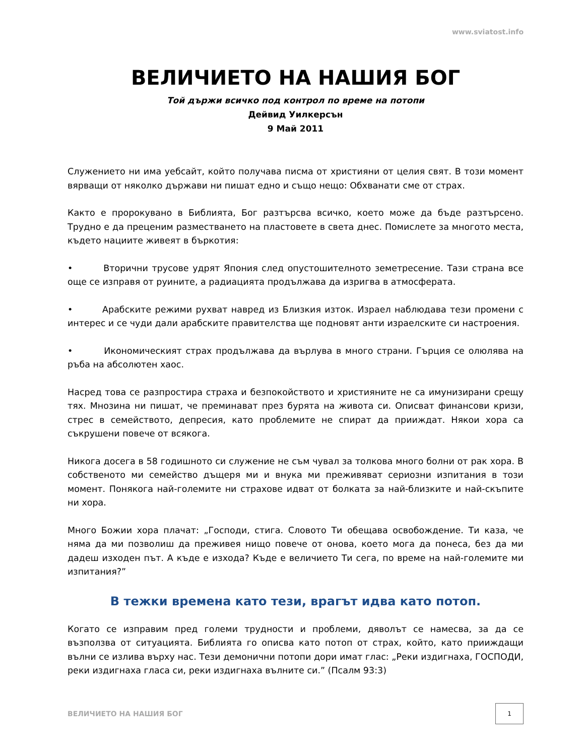www.sviatost.info
ВЕЛИЧИЕТО НА НАШИЯ БОГ
Той държи всичко под контрол по време на потопи
Дейвид Уилкерсън
9 Май 2011
Служението ни има уебсайт, който получава писма от християни от целия свят. В този момент вярващи от няколко държави ни пишат едно и също нещо: Обхванати сме от страх.
Както е пророкувано в Библията, Бог разтърсва всичко, което може да бъде разтърсено. Трудно е да преценим разместването на пластовете в света днес. Помислете за многото места, където нациите живеят в бъркотия:
• Вторични трусове удрят Япония след опустошителното земетресение. Тази страна все още се изправя от руините, а радиацията продължава да изригва в атмосферата.
• Арабските режими рухват навред из Близкия изток. Израел наблюдава тези промени с интерес и се чуди дали арабските правителства ще подновят анти израелските си настроения.
• Икономическият страх продължава да върлува в много страни. Гърция се олюлява на ръба на абсолютен хаос.
Насред това се разпростира страха и безпокойството и християните не са имунизирани срещу тях. Мнозина ни пишат, че преминават през бурята на живота си. Описват финансови кризи, стрес в семейството, депресия, като проблемите не спират да прииждат. Някои хора са съкрушени повече от всякога.
Никога досега в 58 годишното си служение не съм чувал за толкова много болни от рак хора. В собственото ми семейство дъщеря ми и внука ми преживяват сериозни изпитания в този момент. Понякога най-големите ни страхове идват от болката за най-близките и най-скъпите ни хора.
Много Божии хора плачат: „Господи, стига. Словото Ти обещава освобождение. Ти каза, че няма да ми позволиш да преживея нищо повече от онова, което мога да понеса, без да ми дадеш изходен път. А къде е изхода? Къде е величието Ти сега, по време на най-големите ми изпитания?”
В тежки времена като тези, врагът идва като потоп.
Когато се изправим пред големи трудности и проблеми, дяволът се намесва, за да се възползва от ситуацията. Библията го описва като потоп от страх, който, като прииждащи вълни се излива върху нас. Тези демонични потопи дори имат глас: „Реки издигнаха, ГОСПОДИ, реки издигнаха гласа си, реки издигнаха вълните си.” (Псалм 93:3)
ВЕЛИЧИЕТО НА НАШИЯ БОГ
1